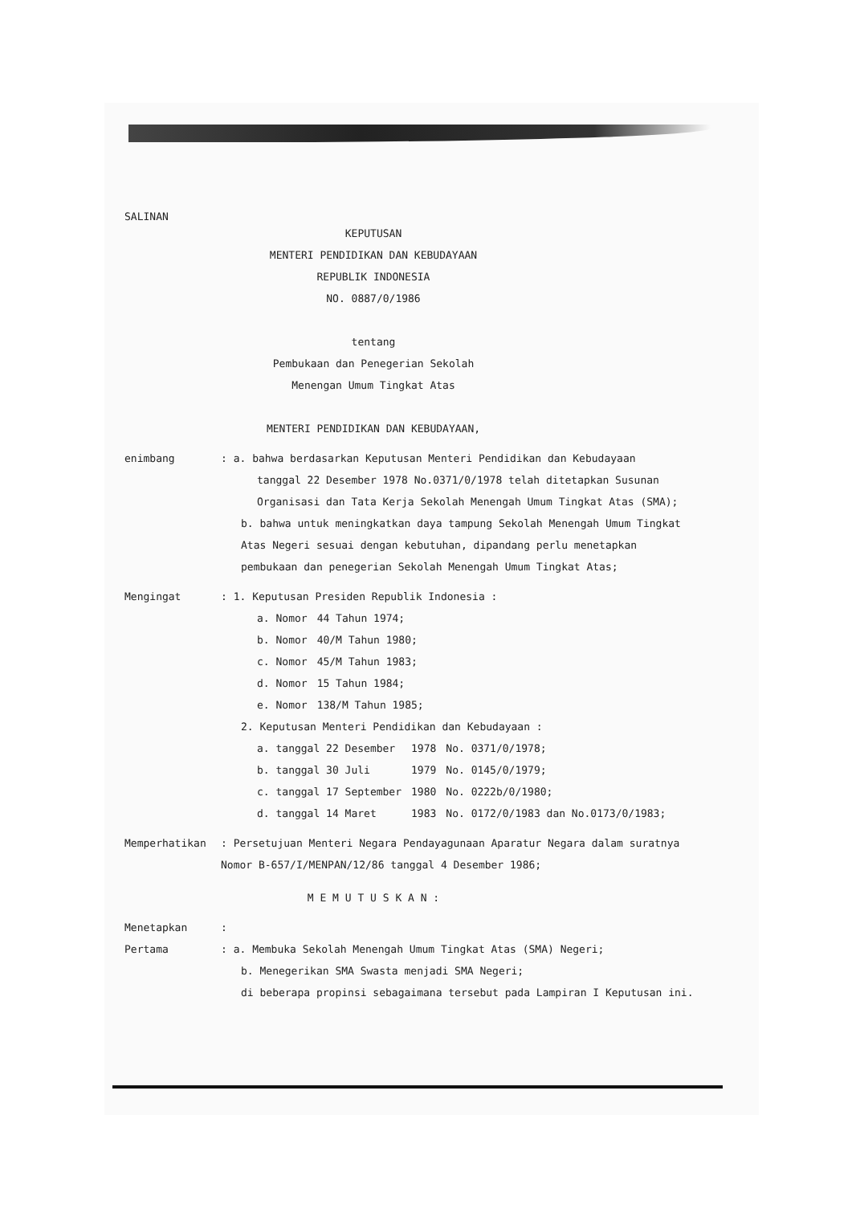SALINAN
KEPUTUSAN
MENTERI PENDIDIKAN DAN KEBUDAYAAN
REPUBLIK INDONESIA
NO. 0887/0/1986
tentang
Pembukaan dan Penegerian Sekolah
Menengan Umum Tingkat Atas
MENTERI PENDIDIKAN DAN KEBUDAYAAN,
enimbang : a. bahwa berdasarkan Keputusan Menteri Pendidikan dan Kebudayaan
tanggal 22 Desember 1978 No.0371/0/1978 telah ditetapkan Susunan Organisasi dan Tata Kerja Sekolah Menengah Umum Tingkat Atas (SMA);
b. bahwa untuk meningkatkan daya tampung Sekolah Menengah Umum Tingkat Atas Negeri sesuai dengan kebutuhan, dipandang perlu menetapkan pembukaan dan penegerian Sekolah Menengah Umum Tingkat Atas;
Mengingat : 1. Keputusan Presiden Republik Indonesia :
| a. Nomor | 44 Tahun 1974; |
| b. Nomor | 40/M Tahun 1980; |
| c. Nomor | 45/M Tahun 1983; |
| d. Nomor | 15 Tahun 1984; |
| e. Nomor | 138/M Tahun 1985; |
2. Keputusan Menteri Pendidikan dan Kebudayaan :
| a. tanggal 22 Desember | 1978 | No. 0371/0/1978; |
| b. tanggal 30 Juli | 1979 | No. 0145/0/1979; |
| c. tanggal 17 September | 1980 | No. 0222b/0/1980; |
| d. tanggal 14 Maret | 1983 | No. 0172/0/1983 dan No.0173/0/1983; |
Memperhatikan : Persetujuan Menteri Negara Pendayagunaan Aparatur Negara dalam suratnya Nomor B-657/I/MENPAN/12/86 tanggal 4 Desember 1986;
M E M U T U S K A N :
Menetapkan :
Pertama : a. Membuka Sekolah Menengah Umum Tingkat Atas (SMA) Negeri;
b. Menegerikan SMA Swasta menjadi SMA Negeri;
di beberapa propinsi sebagaimana tersebut pada Lampiran I Keputusan ini.